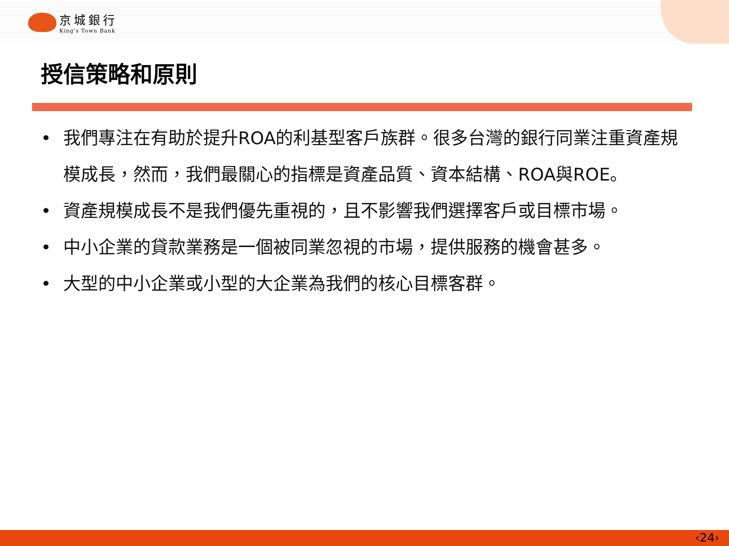京城銀行
King's Town Bank
授信策略和原則
• 我們專注在有助於提升ROA的利基型客戶族群。很多台灣的銀行同業注重資產規模成長，然而，我們最關心的指標是資產品質、資本結構、ROA與ROE。
• 資產規模成長不是我們優先重視的，且不影響我們選擇客戶或目標市場。
• 中小企業的貸款業務是一個被同業忽視的市場，提供服務的機會甚多。
• 大型的中小企業或小型的大企業為我們的核心目標客群。
‹24›